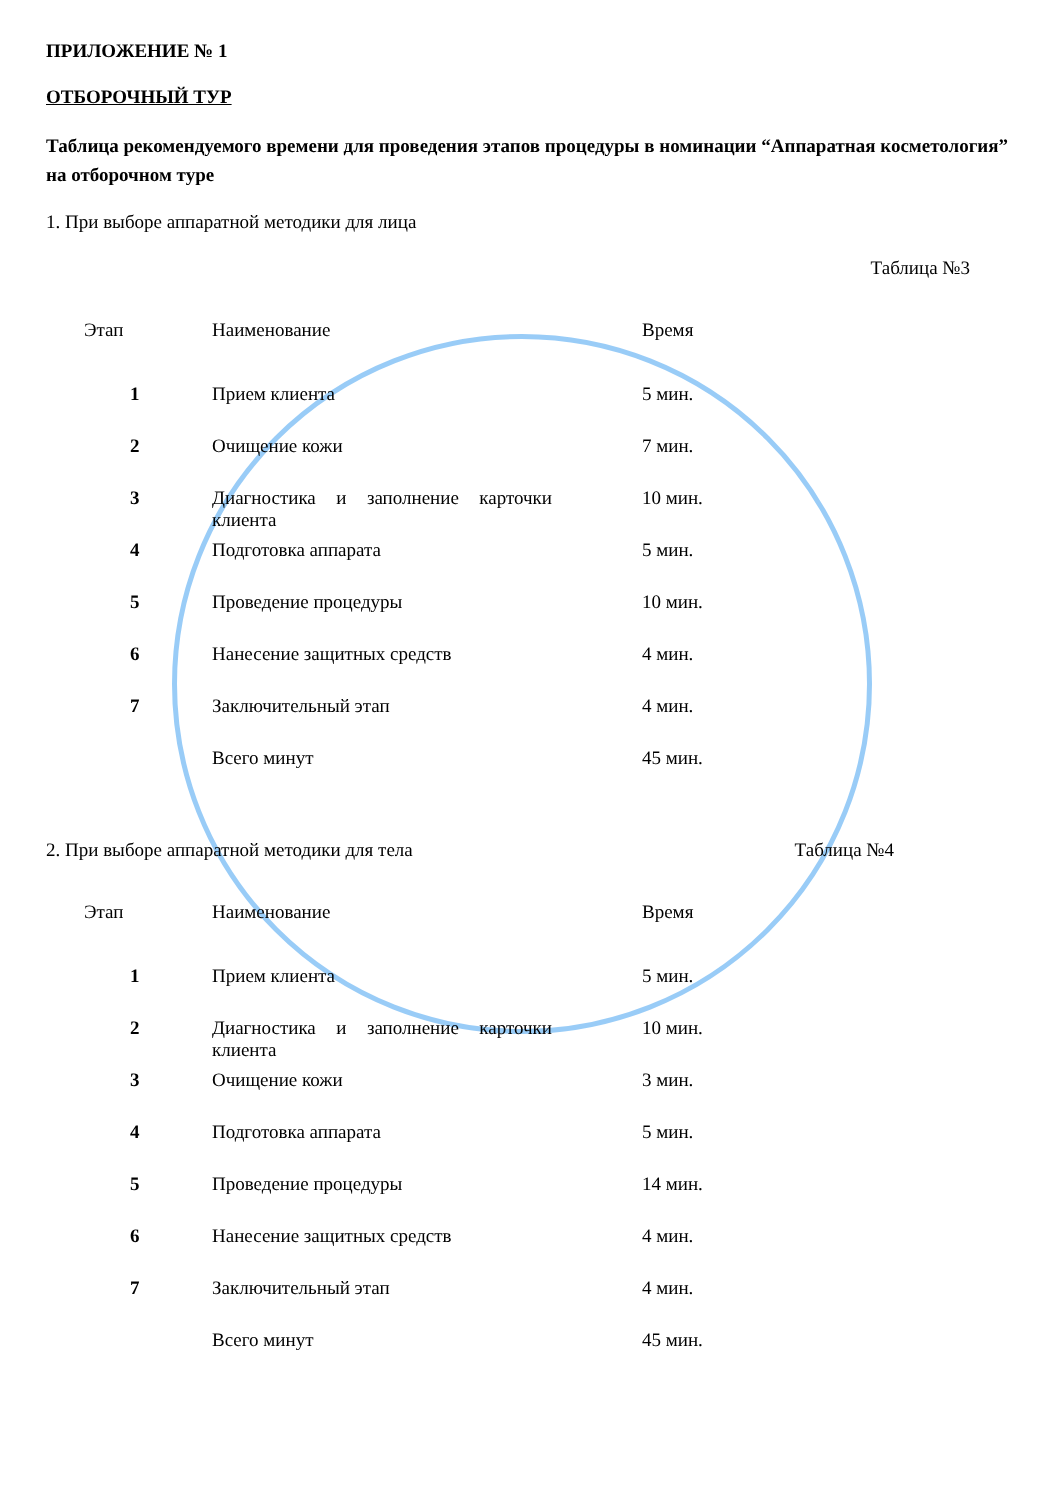ПРИЛОЖЕНИЕ № 1
ОТБОРОЧНЫЙ ТУР
Таблица рекомендуемого времени для проведения этапов процедуры в номинации “Аппаратная косметология” на отборочном туре
1. При выборе аппаратной методики для лица
Таблица №3
| Этап | Наименование | Время |
| 1 | Прием клиента | 5 мин. |
| 2 | Очищение кожи | 7 мин. |
| 3 | Диагностика и заполнение карточки клиента | 10 мин. |
| 4 | Подготовка аппарата | 5 мин. |
| 5 | Проведение процедуры | 10 мин. |
| 6 | Нанесение защитных средств | 4 мин. |
| 7 | Заключительный этап | 4 мин. |
| | Всего минут | 45 мин. |
2. При выборе аппаратной методики для тела Таблица №4
| Этап | Наименование | Время |
| 1 | Прием клиента | 5 мин. |
| 2 | Диагностика и заполнение карточки клиента | 10 мин. |
| 3 | Очищение кожи | 3 мин. |
| 4 | Подготовка аппарата | 5 мин. |
| 5 | Проведение процедуры | 14 мин. |
| 6 | Нанесение защитных средств | 4 мин. |
| 7 | Заключительный этап | 4 мин. |
| | Всего минут | 45 мин. |